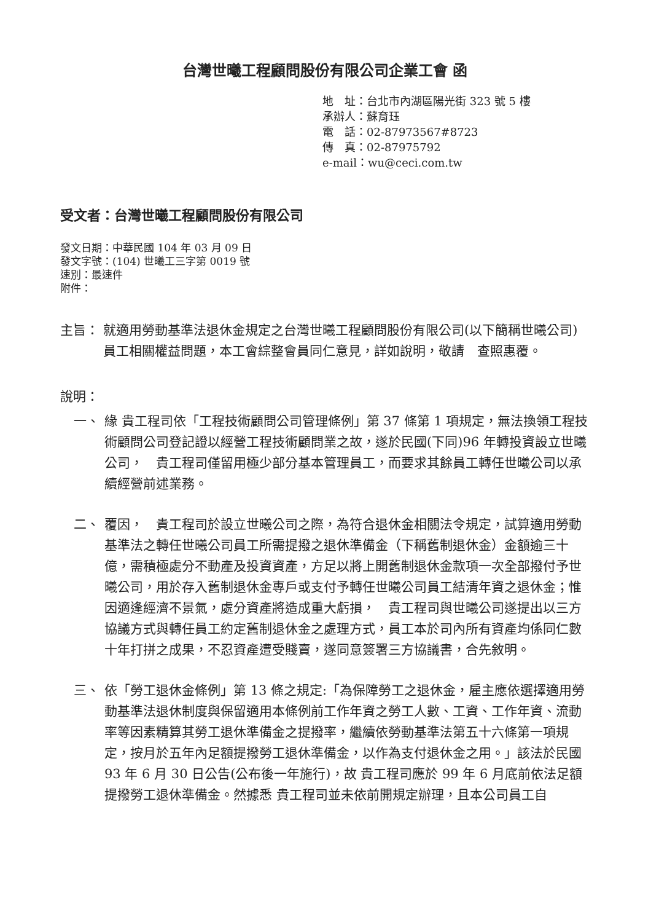台灣世曦工程顧問股份有限公司企業工會 函
地　址：台北市內湖區陽光街 323 號 5 樓
承辦人：蘇育珏
電　話：02-87973567#8723
傳　真：02-87975792
e-mail：wu@ceci.com.tw
受文者：台灣世曦工程顧問股份有限公司
發文日期：中華民國 104 年 03 月 09 日
發文字號：(104) 世曦工三字第 0019 號
速別：最速件
附件：
主旨： 就適用勞動基準法退休金規定之台灣世曦工程顧問股份有限公司(以下簡稱世曦公司)員工相關權益問題，本工會綜整會員同仁意見，詳如說明，敬請　查照惠覆。
說明：
一、 緣 貴工程司依「工程技術顧問公司管理條例」第 37 條第 1 項規定，無法換領工程技術顧問公司登記證以經營工程技術顧問業之故，遂於民國(下同)96 年轉投資設立世曦公司，　貴工程司僅留用極少部分基本管理員工，而要求其餘員工轉任世曦公司以承續經營前述業務。
二、 覆因，　貴工程司於設立世曦公司之際，為符合退休金相關法令規定，試算適用勞動基準法之轉任世曦公司員工所需提撥之退休準備金（下稱舊制退休金）金額逾三十億，需積極處分不動產及投資資產，方足以將上開舊制退休金款項一次全部撥付予世曦公司，用於存入舊制退休金專戶或支付予轉任世曦公司員工結清年資之退休金；惟因適逢經濟不景氣，處分資產將造成重大虧損，　貴工程司與世曦公司遂提出以三方協議方式與轉任員工約定舊制退休金之處理方式，員工本於司內所有資產均係同仁數十年打拼之成果，不忍資產遭受賤賣，遂同意簽署三方協議書，合先敘明。
三、 依「勞工退休金條例」第 13 條之規定:「為保障勞工之退休金，雇主應依選擇適用勞動基準法退休制度與保留適用本條例前工作年資之勞工人數、工資、工作年資、流動率等因素精算其勞工退休準備金之提撥率，繼續依勞動基準法第五十六條第一項規定，按月於五年內足額提撥勞工退休準備金，以作為支付退休金之用。」該法於民國 93 年 6 月 30 日公告(公布後一年施行)，故 貴工程司應於 99 年 6 月底前依法足額提撥勞工退休準備金。然據悉 貴工程司並未依前開規定辦理，且本公司員工自